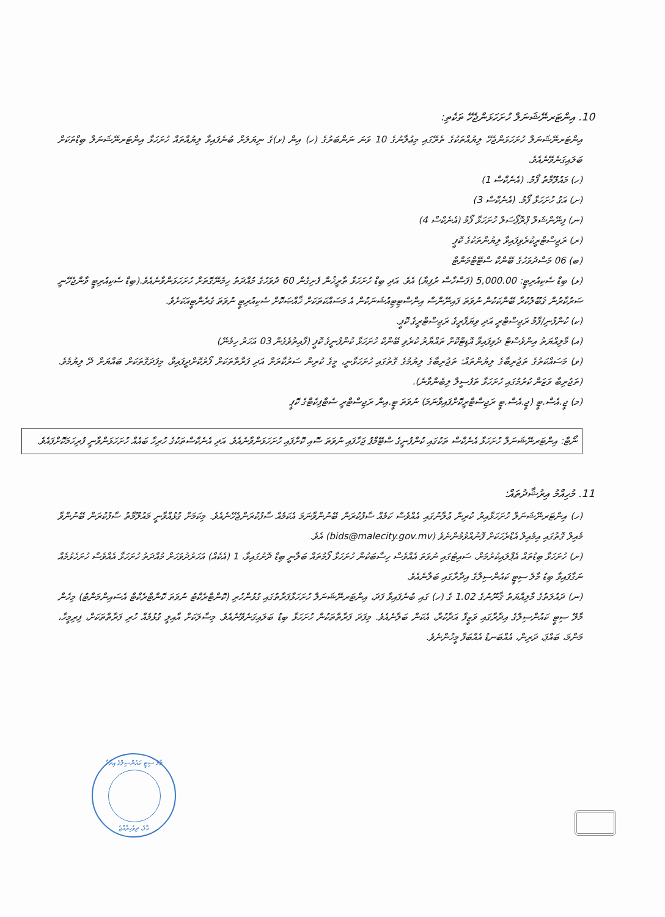10. އިންޓަރނޭޝަނަލް ހުށަހަޅަންޖެހޭ ތަކެތި:
އިންޓަރނޭޝަނަލް ހުށަހަޅަންޖެހޭ ލިޔުއްތަކުގެ ތެރޭގައި މިޢުލާނުގެ 10 ވަނަ ނަންބަރުގެ (ހ) އިން (ޅ)ގެ ނިޔަލަށް ބުނެފައިވާ ލިޔުއްތައް ހުށަހަޅާ އިންޓަރނޭޝަނަލް ބިޑްތަކަށް ބަލައިގަނެވޭނެއެވެ.
(ހ) މައުލޫމާތު ފޯމު. (އެނެކްސް 1)
(ށ) އަގު ހުށަހަޅާ ފޯމު. (އެނެކްސް 3)
(ނ) ފިނޭންޝަލް ޕްރޮޕޯސަލް ހުށަހަޅާ ފޯމު (އެނެކްސް 4)
(ރ) ރަޖިސްޓްރީކުރެވިފައިވާ ލިޔުންތަކުގެ ކޮޕީ
(ބ) 06 މަސްދުވަހުގެ ބޭންކް ސްޓޭޓްމަންޓް
(ޅ) ބިޑް ސެކިއުރިޓީ: 5,000.00 (ފަސްހާސް ރުފިޔާ) އެވެ. އަދި ބިޑް ހުށަހަޅާ ތާރީޚުން ފެށިގެން 60 ދުވަހުގެ މުއްދަތު ހިމެނޭގޮތަށް ހުށަހަޅަންވާނެއެވެ.(ބިޑް ސެކިއުރިޓީ ވާންޖެހޭނީ ސަރުކާރުން ޤަބޫލުކުރާ ބޭންކަކުން ނުވަތަ ފައިނޭންސް އިންސްޓިޓިއުޝަނަކުން އެ މަސައްކަތަކަށް ޚާއްޞަކޮށް ސެކިއުރިޓީ ނުވަތަ ގެރެންޓީއަކަށެވެ.
(ކ) ކުންފުނި/ފާމު ރަޖިސްޓްރީ އަދި ވިޔަފާރީގެ ރަޖިސްޓްރީގެ ކޮޕީ.
(އ) މާލިއްޔަތު އިންވެސްޓް ދެވިފައިވާ އޮޑިޓްކޮށް ތައްޔާރު ކުރެވި ބޭންކް ހުށަހަޅާ ކުންފުނީގެ ކޮޕީ (ފާއިތުވެގެން 03 އަހަރު ހިމެނޭ)
(ވ) މަސައްކަތުގެ ތަޖުރިބާގެ ލިޔުންތައް: ތަޖުރިބާގެ ލިޔުމުގެ ގޮތުގައި ހުށަހަޅާނީ، މީގެ ކުރިން ސަރުކާރަށް އަދި ފަރާތްތަކަށް ފޯރުކޮށްދީފައިވާ، މިފަދަގޮތަކަށް ބައްޔަށް ދޭ ލިޔުމެވެ. (ތަޖުރިބާ ވަޒަން ކުރުމުގައި ހުށަހަޅާ ތަފުސީލް ލިބެންވާނެ).
(މ) ޖީ.އެސް.ޓީ (ޖީ.އެސް.ޓީ ރަޖިސްޓްރީކޮށްފައިވާނަމަ) ނުވަތަ ޓީ.އިން ރަޖިސްޓްރީ ސެޓްފިކެޓްގެ ކޮޕީ
ނޯޓް: އިންޓަރނޭޝަނަލް ހުށަހަޅާ އެނެކްސް ތަކުގައި ކުންފުނީގެ ސްޓޭމްޕު ޖަހާފައި ނުވަތަ ސޮއި ކޮށްފައި ހުށަހަޅަންވާނެއެވެ. އަދި އެނެކްސްތަކުގެ ހުރިހާ ބައެއް ހުށަހަޅަންވާނީ ފުރިހަމަކޮށްފައެވެ.
11. މުހިއްމު އިރުޝާދުތައް:
(ހ) އިންޓަރނޭޝަނަލް ހުށަހަޅާއިރު ކުރިން ޢުލާނުގައި އެއްވެސް ކަމެއް ސާފުކުރަން ބޭނުންވާނަމަ އެކަމެއް ސާފުކުރަންޖެހޭނެއެވެ. މިކަމަށް ގުޅުއްވާނީ މައުލޫމާތު ސާފުކުރަން ބޭނުންވާ މެއިލް ގޮތުގައި އިމެއިލް އެޑްރެހަކަށް ފޮނުއްވުމުންނެވެ (bids@malecity.gov.mv) އެވެ.
(ށ) ހުށަހަޅާ ބިޑުތައް އެޕްލައިކުރުމަށް، ސައިޓުގައި ނުވަތަ އެއްވެސް ހިސާބަކުން ހުށަހަޅާ ފޯމުތައް ބަލާނީ ބިޑް ދޮށުގައިވާ، 1 (އެކެއް) އަހަރުދުވަހަށް މުއްދަތު ހުށަހަޅާ އެއްވެސް ހުށަހެޅުމެއް ނަގާފައިވާ ބިޑު މާލެ ސިޓީ ކައުންސިލްގެ އިދާރާގައި ބަލާނެއެވެ.
(ނ) ދައުލަތުގެ މާލިއްޔަތު ޤާނޫނުގެ 1.02 ގެ (ހ) ގައި ބުނެފައިވާ ފަދަ، އިންޓަރނޭޝަނަލް ހުށަހަޅާފަރާތުގައި ގުޅުންހުރި (ކޮންޓްރެކްޓު ނުވަތަ ކޮންޓްރެކްޓް އެސައިންމަންޓު) މިހެން މާލޭ ސިޓީ ކައުންސިލްގެ އިދާރާގައި ވަޒީފާ އަދާކުރާ، އެކަން ބަލާނެއެވެ. މިފަދަ ފަރާތްތަކުން ހުށަހަޅާ ބިޑު ބަލައިގަނެވޭނެއެވެ. މިސާލަކަށް އާއިލީ ގުޅުމެއް ހުރި ފަރާތްތަކަށް، ފިރިމީހާ، މަންމަ، ބައްޕަ، ދަރިން، އެއްބަނޑު އެއްބަފާ މީހުންނެވެ.
މާލެ ސިޓީ ކައުންސިލްގެ އިދާރާ
މާލެ، ދިވެހިރާއްޖެ